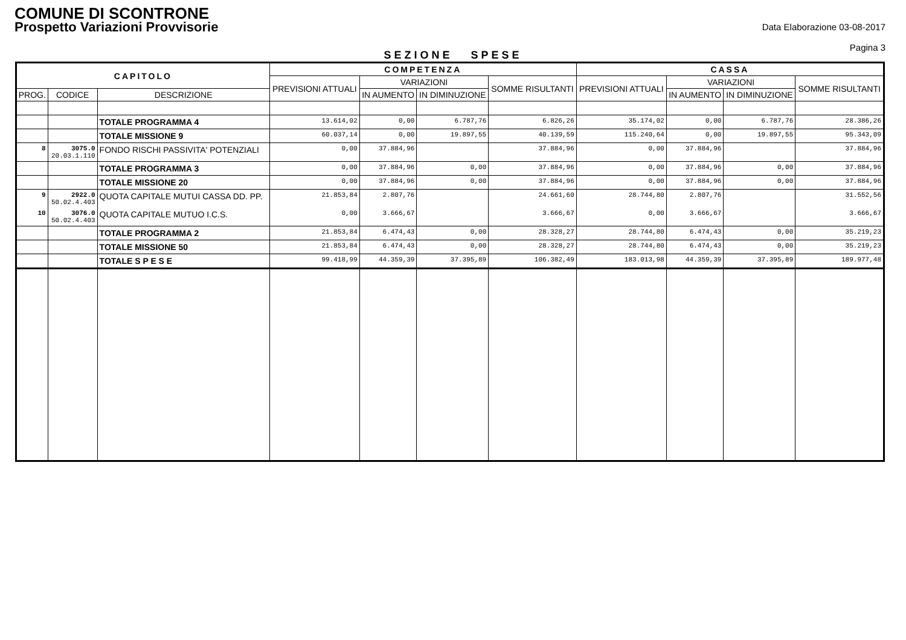COMUNE DI SCONTRONE
Prospetto Variazioni Provvisorie
Data Elaborazione 03-08-2017
Pagina 3
SEZIONE SPESE
| CAPITOLO | | | COMPETENZA | | | | CASSA | | | |
| --- | --- | --- | --- | --- | --- | --- | --- | --- | --- | --- |
| | | | PREVISIONI ATTUALI | VARIAZIONI | | SOMME RISULTANTI | PREVISIONI ATTUALI | VARIAZIONI | | SOMME RISULTANTI |
| PROG. | CODICE | DESCRIZIONE | | IN AUMENTO | IN DIMINUZIONE | | | IN AUMENTO | IN DIMINUZIONE | |
| | | TOTALE PROGRAMMA 4 | 13.614,02 | 0,00 | 6.787,76 | 6.826,26 | 35.174,02 | 0,00 | 6.787,76 | 28.386,26 |
| | | TOTALE MISSIONE 9 | 60.037,14 | 0,00 | 19.897,55 | 40.139,59 | 115.240,64 | 0,00 | 19.897,55 | 95.343,09 |
| 8 | 3075.0 20.03.1.110 | FONDO RISCHI PASSIVITA' POTENZIALI | 0,00 | 37.884,96 | | 37.884,96 | 0,00 | 37.884,96 | | 37.884,96 |
| | | TOTALE PROGRAMMA 3 | 0,00 | 37.884,96 | 0,00 | 37.884,96 | 0,00 | 37.884,96 | 0,00 | 37.884,96 |
| | | TOTALE MISSIONE 20 | 0,00 | 37.884,96 | 0,00 | 37.884,96 | 0,00 | 37.884,96 | 0,00 | 37.884,96 |
| 9 | 2922.0 50.02.4.403 | QUOTA CAPITALE MUTUI CASSA DD. PP. | 21.853,84 | 2.807,76 | | 24.661,60 | 28.744,80 | 2.807,76 | | 31.552,56 |
| 10 | 3076.0 50.02.4.403 | QUOTA CAPITALE MUTUO I.C.S. | 0,00 | 3.666,67 | | 3.666,67 | 0,00 | 3.666,67 | | 3.666,67 |
| | | TOTALE PROGRAMMA 2 | 21.853,84 | 6.474,43 | 0,00 | 28.328,27 | 28.744,80 | 6.474,43 | 0,00 | 35.219,23 |
| | | TOTALE MISSIONE 50 | 21.853,84 | 6.474,43 | 0,00 | 28.328,27 | 28.744,80 | 6.474,43 | 0,00 | 35.219,23 |
| | | TOTALE S P E S E | 99.418,99 | 44.359,39 | 37.395,89 | 106.382,49 | 183.013,98 | 44.359,39 | 37.395,89 | 189.977,48 |